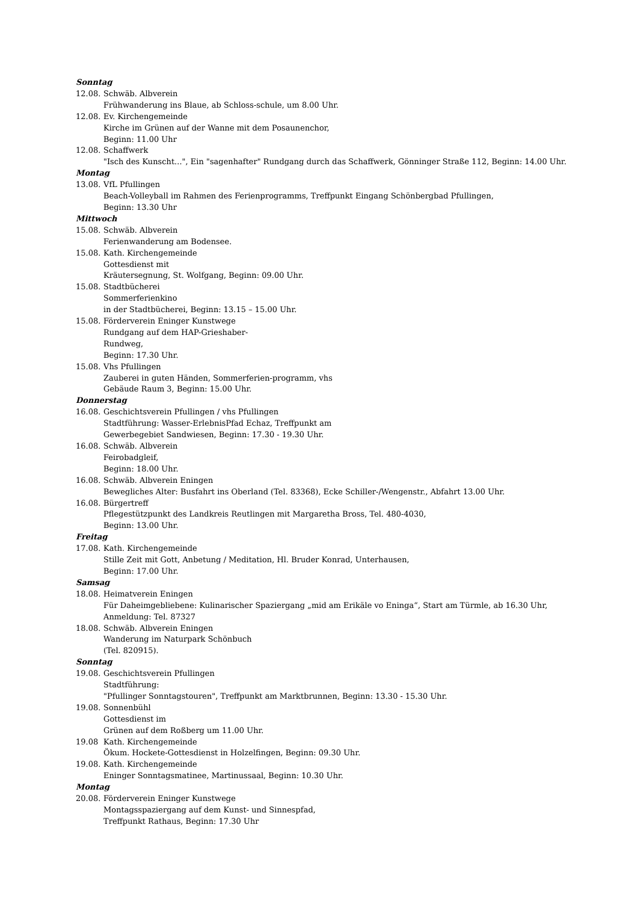Sonntag
12.08. Schwäb. Albverein
Frühwanderung ins Blaue, ab Schloss-schule, um 8.00 Uhr.
12.08. Ev. Kirchengemeinde
Kirche im Grünen auf der Wanne mit dem Posaunenchor,
Beginn: 11.00 Uhr
12.08. Schaffwerk
"Isch des Kunscht...", Ein "sagenhafter" Rundgang durch das Schaffwerk, Gönninger Straße 112, Beginn: 14.00 Uhr.
Montag
13.08. VfL Pfullingen
Beach-Volleyball im Rahmen des Ferienprogramms, Treffpunkt Eingang Schönbergbad Pfullingen,
Beginn: 13.30 Uhr
Mittwoch
15.08. Schwäb. Albverein
Ferienwanderung am Bodensee.
15.08. Kath. Kirchengemeinde
Gottesdienst mit
Kräutersegnung, St. Wolfgang, Beginn: 09.00 Uhr.
15.08. Stadtbücherei
Sommerferienkino
in der Stadtbücherei, Beginn: 13.15 – 15.00 Uhr.
15.08. Förderverein Eninger Kunstwege
Rundgang auf dem HAP-Grieshaber-
Rundweg,
Beginn: 17.30 Uhr.
15.08. Vhs Pfullingen
Zauberei in guten Händen, Sommerferien-programm, vhs
Gebäude Raum 3, Beginn: 15.00 Uhr.
Donnerstag
16.08. Geschichtsverein Pfullingen / vhs Pfullingen
Stadtführung: Wasser-ErlebnisPfad Echaz, Treffpunkt am
Gewerbegebiet Sandwiesen, Beginn: 17.30 - 19.30 Uhr.
16.08. Schwäb. Albverein
Feirobadgleif,
Beginn: 18.00 Uhr.
16.08. Schwäb. Albverein Eningen
Bewegliches Alter: Busfahrt ins Oberland (Tel. 83368), Ecke Schiller-/Wengenstr., Abfahrt 13.00 Uhr.
16.08. Bürgertreff
Pflegestützpunkt des Landkreis Reutlingen mit Margaretha Bross, Tel. 480-4030,
Beginn: 13.00 Uhr.
Freitag
17.08. Kath. Kirchengemeinde
Stille Zeit mit Gott, Anbetung / Meditation, Hl. Bruder Konrad, Unterhausen,
Beginn: 17.00 Uhr.
Samsag
18.08. Heimatverein Eningen
Für Daheimgebliebene: Kulinarischer Spaziergang „mid am Erikäle vo Eninga“, Start am Türmle, ab 16.30 Uhr,
Anmeldung: Tel. 87327
18.08. Schwäb. Albverein Eningen
Wanderung im Naturpark Schönbuch
(Tel. 820915).
Sonntag
19.08. Geschichtsverein Pfullingen
Stadtführung:
"Pfullinger Sonntagstouren", Treffpunkt am Marktbrunnen, Beginn: 13.30 - 15.30 Uhr.
19.08. Sonnenbühl
Gottesdienst im
Grünen auf dem Roßberg um 11.00 Uhr.
19.08 Kath. Kirchengemeinde
Ökum. Hockete-Gottesdienst in Holzelfingen, Beginn: 09.30 Uhr.
19.08. Kath. Kirchengemeinde
Eninger Sonntagsmatinee, Martinussaal, Beginn: 10.30 Uhr.
Montag
20.08. Förderverein Eninger Kunstwege
Montagsspaziergang auf dem Kunst- und Sinnespfad,
Treffpunkt Rathaus, Beginn: 17.30 Uhr